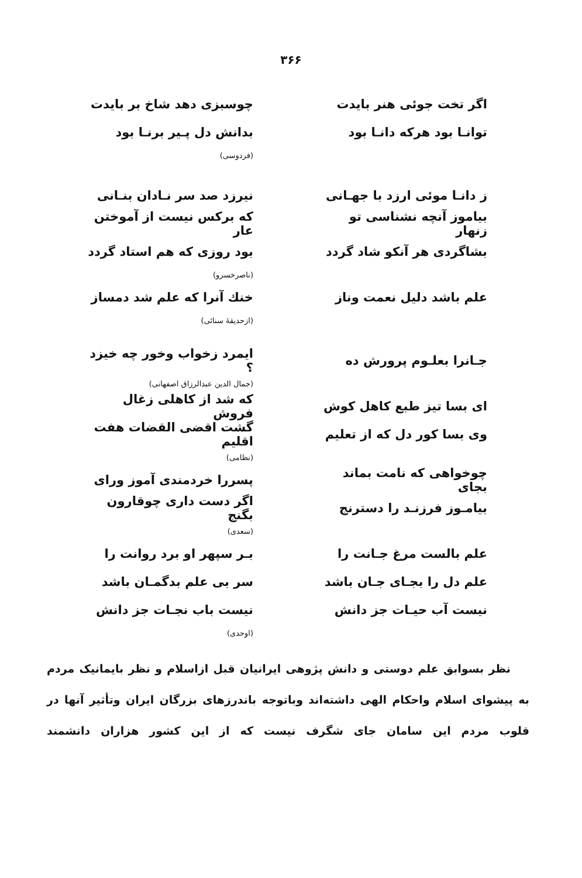۳۶۶
اگر تخت جوئی هنر بایدت چوسبزی دهد شاخ بر بایدت
توانـا بود هرکه دانـا بود
بدانش دل پـیر برنـا بود
(فردوسی)
ز دانـا موئی ارزد با جهـانی
نیرزد صد سر نـادان بنـانی
بیاموز آنچه نشناسی تو زنهار
که برکس نیست از آموختن عار
بشاگردی هر آنکو شاد گردد
بود روزی که هم استاد گردد
(ناصرخسرو)
علم باشد دلیل نعمت وناز
خنك آنرا که علم شد دمساز
(ازحدیقهٔ سنائی)
جـانرا بعلـوم پرورش ده
ایمرد زخواب وخور چه خیزد ؟
(جمال الدین عبدالرزاق اصفهانی)
ای بسا تیز طبع کاهل کوش
که شد از کاهلی زغال فروش
وی بسا کور دل که از تعلیم
گشت اقضی القضات هفت اقلیم
(نظامی)
چوخواهی که نامت بماند بجای
پسررا خردمندی آموز ورای
بیامـوز فرزنـد را دسترنج
اگر دست داری چوقارون بگنج
(سعدی)
علم بالست مرغ جـانت را
بـر سپهر او برد روانت را
علم دل را بجـای جـان باشد
سر بی علم بدگمـان باشد
نیست آب حیـات جز دانش نیست باب نجـات جز دانش
(اوحدی)
نظر بسوابق علم دوستی و دانش پژوهی ایرانیان قبل ازاسلام و نظر بایمانیک مردم به پیشوای اسلام واحکام الهی داشته‌اند وباتوجه باندرزهای بزرگان ایران وتأثیر آنها در قلوب مردم این سامان جای شگرف نیست که از این کشور هزاران دانشمند